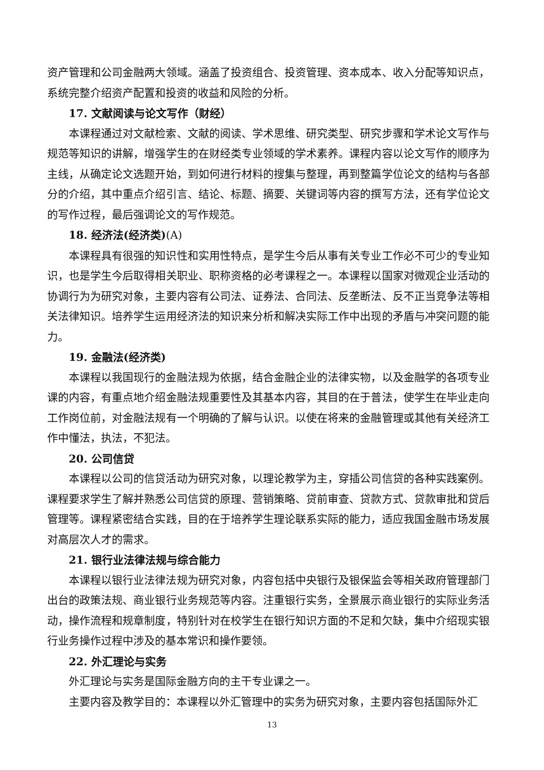资产管理和公司金融两大领域。涵盖了投资组合、投资管理、资本成本、收入分配等知识点，系统完整介绍资产配置和投资的收益和风险的分析。
17. 文献阅读与论文写作（财经）
本课程通过对文献检索、文献的阅读、学术思维、研究类型、研究步骤和学术论文写作与规范等知识的讲解，增强学生的在财经类专业领域的学术素养。课程内容以论文写作的顺序为主线，从确定论文选题开始，到如何进行材料的搜集与整理，再到整篇学位论文的结构与各部分的介绍，其中重点介绍引言、结论、标题、摘要、关键词等内容的撰写方法，还有学位论文的写作过程，最后强调论文的写作规范。
18. 经济法(经济类)(A)
本课程具有很强的知识性和实用性特点，是学生今后从事有关专业工作必不可少的专业知识，也是学生今后取得相关职业、职称资格的必考课程之一。本课程以国家对微观企业活动的协调行为为研究对象，主要内容有公司法、证券法、合同法、反垄断法、反不正当竞争法等相关法律知识。培养学生运用经济法的知识来分析和解决实际工作中出现的矛盾与冲突问题的能力。
19. 金融法(经济类)
本课程以我国现行的金融法规为依据，结合金融企业的法律实物，以及金融学的各项专业课的内容，有重点地介绍金融法规重要性及其基本内容，其目的在于普法，使学生在毕业走向工作岗位前，对金融法规有一个明确的了解与认识。以使在将来的金融管理或其他有关经济工作中懂法，执法，不犯法。
20. 公司信贷
本课程以公司的信贷活动为研究对象，以理论教学为主，穿插公司信贷的各种实践案例。课程要求学生了解并熟悉公司信贷的原理、营销策略、贷前审查、贷款方式、贷款审批和贷后管理等。课程紧密结合实践，目的在于培养学生理论联系实际的能力，适应我国金融市场发展对高层次人才的需求。
21. 银行业法律法规与综合能力
本课程以银行业法律法规为研究对象，内容包括中央银行及银保监会等相关政府管理部门出台的政策法规、商业银行业务规范等内容。注重银行实务，全景展示商业银行的实际业务活动，操作流程和规章制度，特别针对在校学生在银行知识方面的不足和欠缺，集中介绍现实银行业务操作过程中涉及的基本常识和操作要领。
22. 外汇理论与实务
外汇理论与实务是国际金融方向的主干专业课之一。
主要内容及教学目的：本课程以外汇管理中的实务为研究对象，主要内容包括国际外汇
13